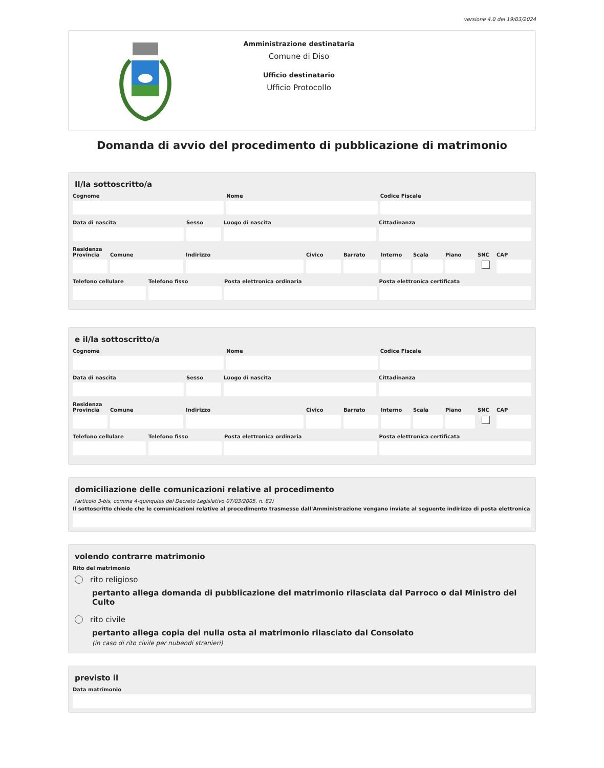versione 4.0 del 19/03/2024
Amministrazione destinataria
Comune di Diso
Ufficio destinatario
Ufficio Protocollo
Domanda di avvio del procedimento di pubblicazione di matrimonio
Il/la sottoscritto/a
Cognome Nome Codice Fiscale
Data di nascita Sesso Luogo di nascita Cittadinanza
Residenza
Provincia
Comune Indirizzo Civico Barrato Interno
Scala Piano SNC CAP
Telefono cellulare
Telefono fisso Posta elettronica ordinaria Posta elettronica certificata
e il/la sottoscritto/a
Cognome Nome Codice Fiscale
Data di nascita Sesso Luogo di nascita Cittadinanza
Residenza
Provincia
Comune Indirizzo Civico Barrato Interno
Scala Piano SNC CAP
Telefono cellulare
Telefono fisso Posta elettronica ordinaria Posta elettronica certificata
domiciliazione delle comunicazioni relative al procedimento
(articolo 3-bis, comma 4-quinquies del Decreto Legislativo 07/03/2005, n. 82)
Il sottoscritto chiede che le comunicazioni relative al procedimento trasmesse dall'Amministrazione vengano inviate al seguente indirizzo di posta elettronica
volendo contrarre matrimonio
Rito del matrimonio
rito religioso
pertanto allega domanda di pubblicazione del matrimonio rilasciata dal Parroco o dal Ministro del Culto
rito civile
pertanto allega copia del nulla osta al matrimonio rilasciato dal Consolato
(in caso di rito civile per nubendi stranieri)
previsto il
Data matrimonio